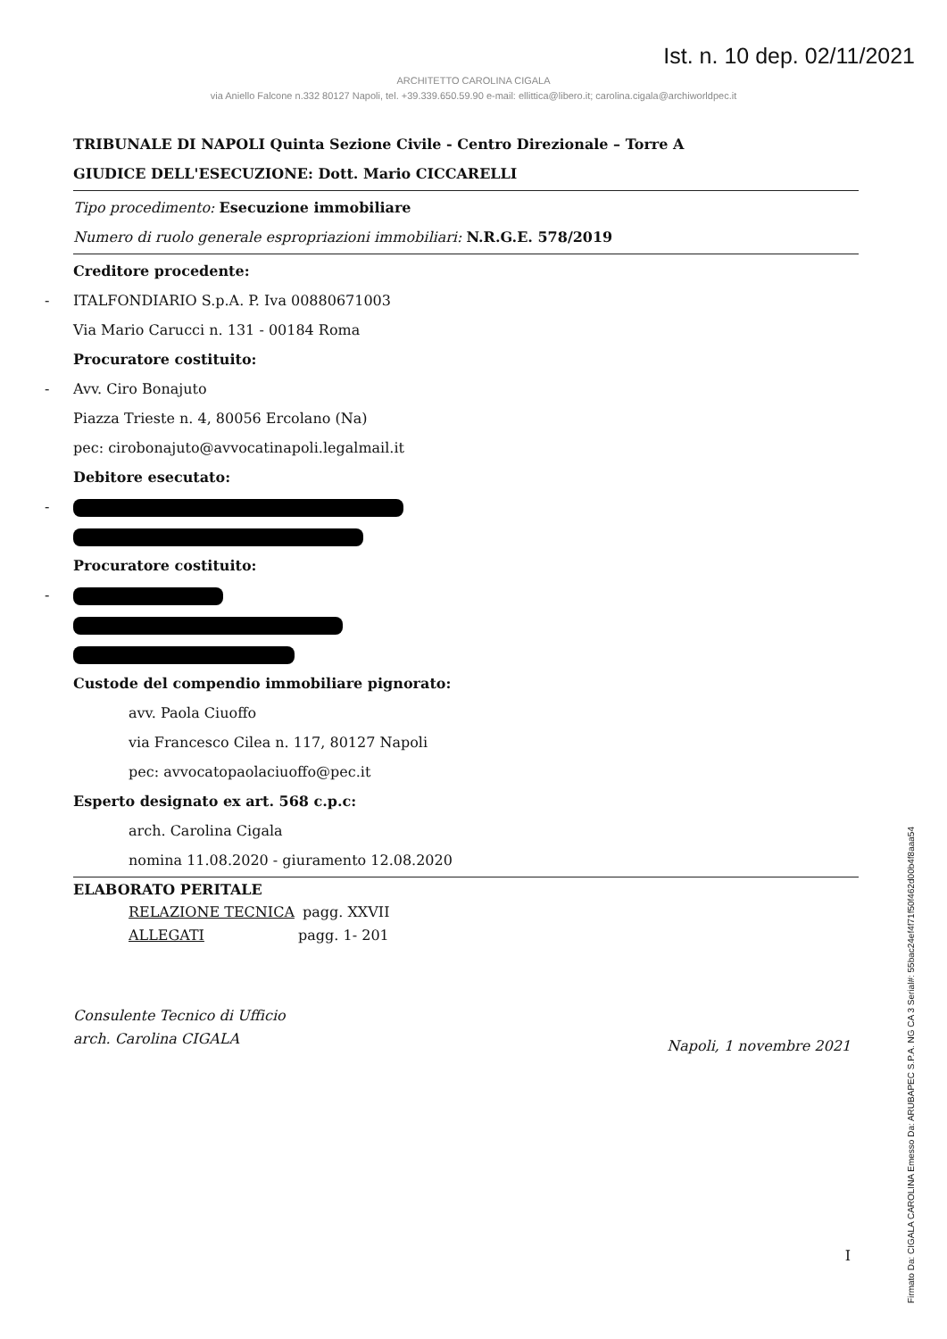Ist. n. 10 dep. 02/11/2021
ARCHITETTO CAROLINA CIGALA
via Aniello Falcone n.332 80127 Napoli, tel. +39.339.650.59.90 e-mail: ellittica@libero.it; carolina.cigala@archiworldpec.it
TRIBUNALE DI NAPOLI Quinta Sezione Civile - Centro Direzionale – Torre A
GIUDICE DELL'ESECUZIONE: Dott. Mario CICCARELLI
Tipo procedimento: Esecuzione immobiliare
Numero di ruolo generale espropriazioni immobiliari: N.R.G.E. 578/2019
Creditore procedente:
-ITALFONDIARIO S.p.A. P. Iva 00880671003
Via Mario Carucci n. 131 - 00184 Roma
Procuratore costituito:
-Avv. Ciro Bonajuto
Piazza Trieste n. 4, 80056 Ercolano (Na)
pec: cirobonajuto@avvocatinapoli.legalmail.it
Debitore esecutato:
-
Procuratore costituito:
-
Custode del compendio immobiliare pignorato:
avv. Paola Ciuoffo
via Francesco Cilea n. 117, 80127 Napoli
pec: avvocatopaolaciuoffo@pec.it
Esperto designato ex art. 568 c.p.c:
arch. Carolina Cigala
nomina 11.08.2020 - giuramento 12.08.2020
ELABORATO PERITALE
RELAZIONE TECNICA pagg. XXVII
ALLEGATI pagg. 1- 201
Consulente Tecnico di Ufficio
arch. Carolina CIGALA
Napoli, 1 novembre 2021
I
Firmato Da: CIGALA CAROLINA Emesso Da: ARUBAPEC S.P.A. NG CA 3 Serial#: 55bac24ef4f71f50f462d00b4f8aaa54